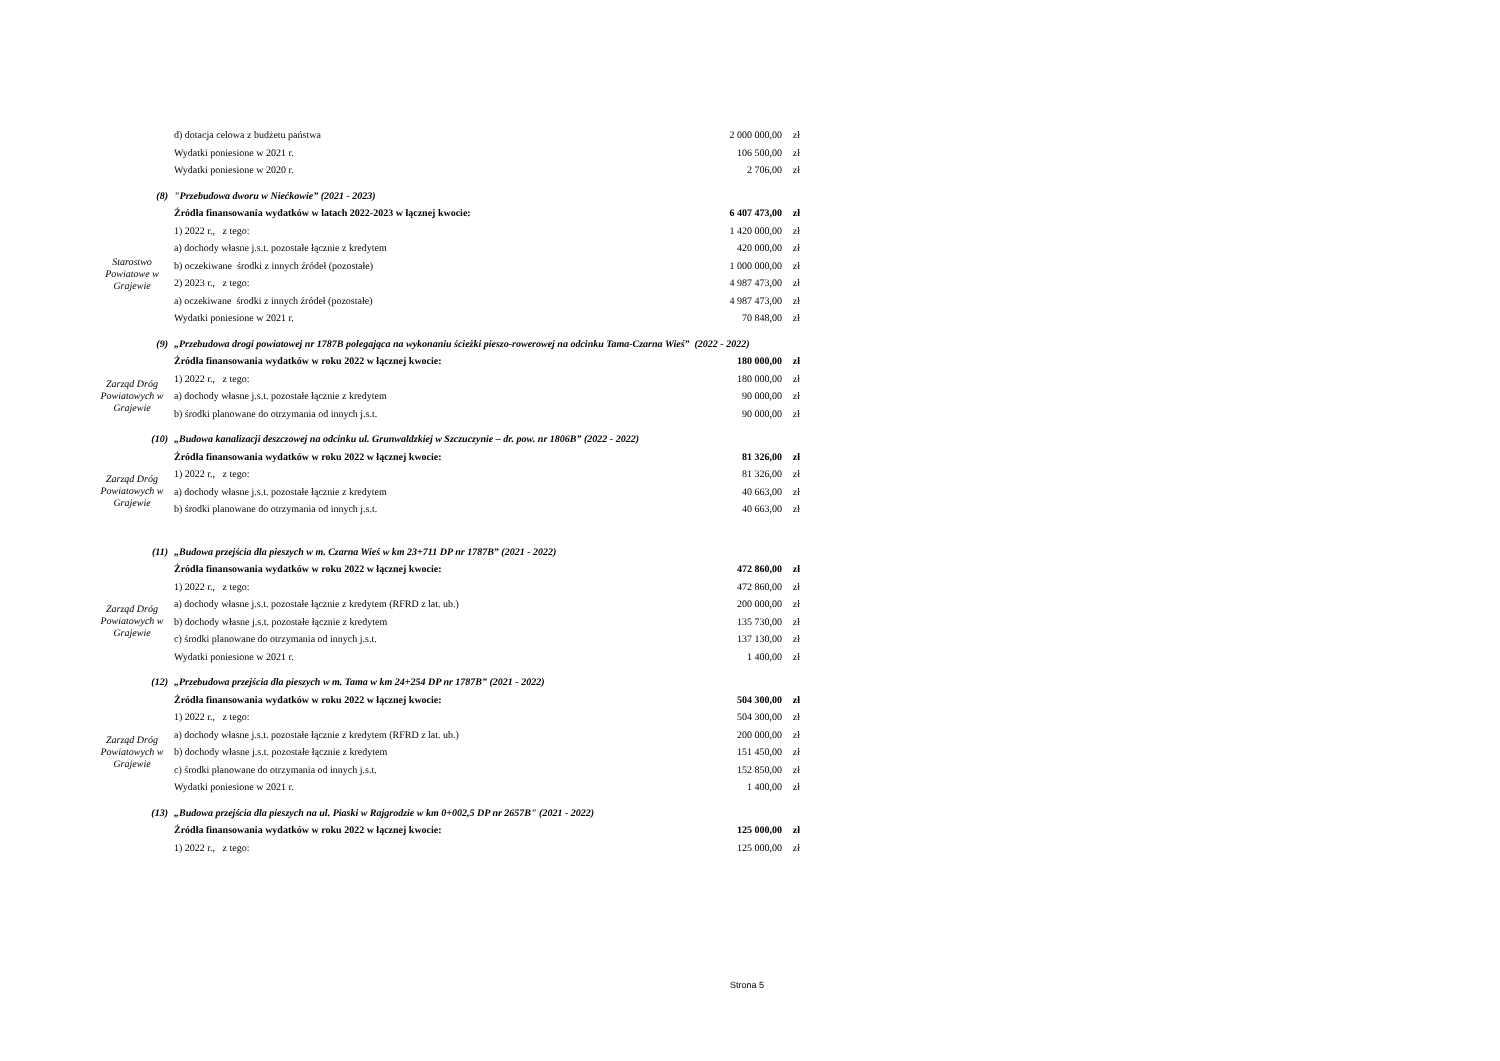| | d) dotacja celowa z budżetu państwa | 2 000 000,00 | zł |
| | Wydatki poniesione w 2021 r. | 106 500,00 | zł |
| | Wydatki poniesione w 2020 r. | 2 706,00 | zł |
| (8) | "Przebudowa dworu w Niećkowie” (2021 - 2023) | | |
| | Źródła finansowania wydatków w latach 2022-2023 w łącznej kwocie: | 6 407 473,00 | zł |
| Starostwo Powiatowe w Grajewie | 1) 2022 r., z tego: | 1 420 000,00 | zł |
| | a) dochody własne j.s.t. pozostałe łącznie z kredytem | 420 000,00 | zł |
| | b) oczekiwane środki z innych źródeł (pozostałe) | 1 000 000,00 | zł |
| | 2) 2023 r., z tego: | 4 987 473,00 | zł |
| | a) oczekiwane środki z innych źródeł (pozostałe) | 4 987 473,00 | zł |
| | Wydatki poniesione w 2021 r. | 70 848,00 | zł |
| (9) | „Przebudowa drogi powiatowej nr 1787B polegająca na wykonaniu ścieżki pieszo-rowerowej na odcinku Tama-Czarna Wieś” (2022 - 2022) | | |
| | Źródła finansowania wydatków w roku 2022 w łącznej kwocie: | 180 000,00 | zł |
| Zarząd Dróg Powiatowych w Grajewie | 1) 2022 r., z tego: | 180 000,00 | zł |
| | a) dochody własne j.s.t. pozostałe łącznie z kredytem | 90 000,00 | zł |
| | b) środki planowane do otrzymania od innych j.s.t. | 90 000,00 | zł |
| (10) | „Budowa kanalizacji deszczowej na odcinku ul. Grunwaldzkiej w Szczuczynie – dr. pow. nr 1806B” (2022 - 2022) | | |
| | Źródła finansowania wydatków w roku 2022 w łącznej kwocie: | 81 326,00 | zł |
| Zarząd Dróg Powiatowych w Grajewie | 1) 2022 r., z tego: | 81 326,00 | zł |
| | a) dochody własne j.s.t. pozostałe łącznie z kredytem | 40 663,00 | zł |
| | b) środki planowane do otrzymania od innych j.s.t. | 40 663,00 | zł |
| (11) | „Budowa przejścia dla pieszych w m. Czarna Wieś w km 23+711 DP nr 1787B” (2021 - 2022) | | |
| | Źródła finansowania wydatków w roku 2022 w łącznej kwocie: | 472 860,00 | zł |
| Zarząd Dróg Powiatowych w Grajewie | 1) 2022 r., z tego: | 472 860,00 | zł |
| | a) dochody własne j.s.t. pozostałe łącznie z kredytem (RFRD z lat. ub.) | 200 000,00 | zł |
| | b) dochody własne j.s.t. pozostałe łącznie z kredytem | 135 730,00 | zł |
| | c) środki planowane do otrzymania od innych j.s.t. | 137 130,00 | zł |
| | Wydatki poniesione w 2021 r. | 1 400,00 | zł |
| (12) | „Przebudowa przejścia dla pieszych w m. Tama w km 24+254 DP nr 1787B” (2021 - 2022) | | |
| | Źródła finansowania wydatków w roku 2022 w łącznej kwocie: | 504 300,00 | zł |
| Zarząd Dróg Powiatowych w Grajewie | 1) 2022 r., z tego: | 504 300,00 | zł |
| | a) dochody własne j.s.t. pozostałe łącznie z kredytem (RFRD z lat. ub.) | 200 000,00 | zł |
| | b) dochody własne j.s.t. pozostałe łącznie z kredytem | 151 450,00 | zł |
| | c) środki planowane do otrzymania od innych j.s.t. | 152 850,00 | zł |
| | Wydatki poniesione w 2021 r. | 1 400,00 | zł |
| (13) | „Budowa przejścia dla pieszych na ul. Piaski w Rajgrodzie w km 0+002,5 DP nr 2657B" (2021 - 2022) | | |
| | Źródła finansowania wydatków w roku 2022 w łącznej kwocie: | 125 000,00 | zł |
| | 1) 2022 r., z tego: | 125 000,00 | zł |
Strona 5